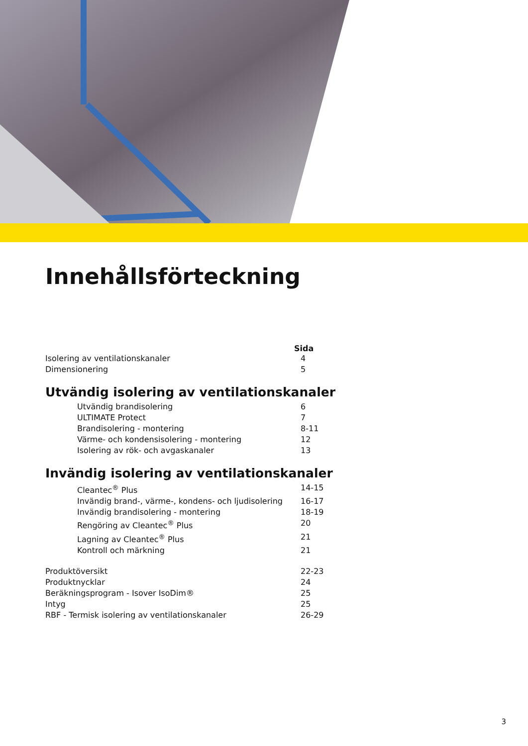Innehållsförteckning
Sida
Isolering av ventilationskanaler 4
Dimensionering 5
Utvändig isolering av ventilationskanaler
Utvändig brandisolering 6
ULTIMATE Protect 7
Brandisolering - montering 8-11
Värme- och kondensisolering - montering 12
Isolering av rök- och avgaskanaler 13
Invändig isolering av ventilationskanaler
Cleantec<sup>®</sup> Plus 14-15
Invändig brand-, värme-, kondens- och ljudisolering 16-17
Invändig brandisolering - montering 18-19
Rengöring av Cleantec<sup>®</sup> Plus 20
Lagning av Cleantec<sup>®</sup> Plus 21
Kontroll och märkning 21
Produktöversikt 22-23
Produktnycklar 24
Beräkningsprogram - Isover IsoDim® 25
Intyg 25
RBF - Termisk isolering av ventilationskanaler 26-29
3